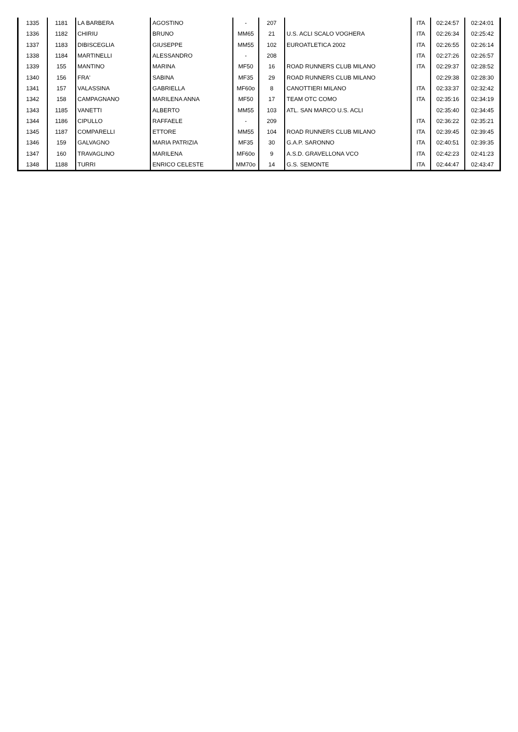| 1335 | 1181 | LA BARBERA | AGOSTINO | - | 207 | | ITA | 02:24:57 | 02:24:01 |
| 1336 | 1182 | CHIRIU | BRUNO | MM65 | 21 | U.S. ACLI SCALO VOGHERA | ITA | 02:26:34 | 02:25:42 |
| 1337 | 1183 | DIBISCEGLIA | GIUSEPPE | MM55 | 102 | EUROATLETICA 2002 | ITA | 02:26:55 | 02:26:14 |
| 1338 | 1184 | MARTINELLI | ALESSANDRO | - | 208 | | ITA | 02:27:26 | 02:26:57 |
| 1339 | 155 | MANTINO | MARINA | MF50 | 16 | ROAD RUNNERS CLUB MILANO | ITA | 02:29:37 | 02:28:52 |
| 1340 | 156 | FRA' | SABINA | MF35 | 29 | ROAD RUNNERS CLUB MILANO | | 02:29:38 | 02:28:30 |
| 1341 | 157 | VALASSINA | GABRIELLA | MF60o | 8 | CANOTTIERI MILANO | ITA | 02:33:37 | 02:32:42 |
| 1342 | 158 | CAMPAGNANO | MARILENA ANNA | MF50 | 17 | TEAM OTC COMO | ITA | 02:35:16 | 02:34:19 |
| 1343 | 1185 | VANETTI | ALBERTO | MM55 | 103 | ATL. SAN MARCO U.S. ACLI | | 02:35:40 | 02:34:45 |
| 1344 | 1186 | CIPULLO | RAFFAELE | - | 209 | | ITA | 02:36:22 | 02:35:21 |
| 1345 | 1187 | COMPARELLI | ETTORE | MM55 | 104 | ROAD RUNNERS CLUB MILANO | ITA | 02:39:45 | 02:39:45 |
| 1346 | 159 | GALVAGNO | MARIA PATRIZIA | MF35 | 30 | G.A.P. SARONNO | ITA | 02:40:51 | 02:39:35 |
| 1347 | 160 | TRAVAGLINO | MARILENA | MF60o | 9 | A.S.D. GRAVELLONA VCO | ITA | 02:42:23 | 02:41:23 |
| 1348 | 1188 | TURRI | ENRICO CELESTE | MM70o | 14 | G.S. SEMONTE | ITA | 02:44:47 | 02:43:47 |